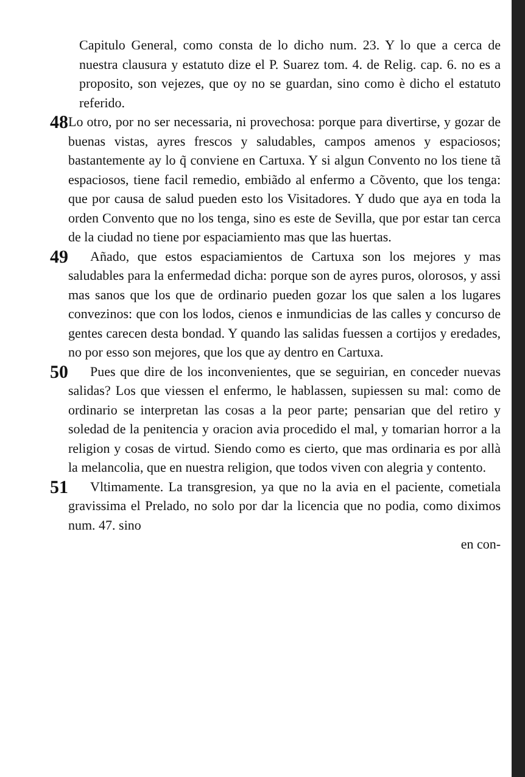Capitulo General, como consta de lo dicho num. 23. Y lo que a cerca de nuestra clausura y estatuto dize el P. Suarez tom. 4. de Relig. cap. 6. no es a proposito, son vejezes, que oy no se guardan, sino como è dicho el estatuto referido.
48
Lo otro, por no ser necessaria, ni provechosa: porque para divertirse, y gozar de buenas vistas, ayres frescos y saludables, campos amenos y espaciosos; bastantemente ay lo q̃ conviene en Cartuxa. Y si algun Convento no los tiene tã espaciosos, tiene facil remedio, embiãdo al enfermo a Cõvento, que los tenga: que por causa de salud pueden esto los Visitadores. Y dudo que aya en toda la orden Convento que no los tenga, sino es este de Sevilla, que por estar tan cerca de la ciudad no tiene por espaciamiento mas que las huertas.
49
Añado, que estos espaciamientos de Cartuxa son los mejores y mas saludables para la enfermedad dicha: porque son de ayres puros, olorosos, y assi mas sanos que los que de ordinario pueden gozar los que salen a los lugares convezinos: que con los lodos, cienos e inmundicias de las calles y concurso de gentes carecen desta bondad. Y quando las salidas fuessen a cortijos y eredades, no por esso son mejores, que los que ay dentro en Cartuxa.
50
Pues que dire de los inconvenientes, que se seguirian, en conceder nuevas salidas? Los que viessen el enfermo, le hablassen, supiessen su mal: como de ordinario se interpretan las cosas a la peor parte; pensarian que del retiro y soledad de la penitencia y oracion avia procedido el mal, y tomarian horror a la religion y cosas de virtud. Siendo como es cierto, que mas ordinaria es por allà la melancolia, que en nuestra religion, que todos viven con alegria y contento.
51
Vltimamente. La transgresion, ya que no la avia en el paciente, cometiala gravissima el Prelado, no solo por dar la licencia que no podia, como diximos num. 47. sino
en con-